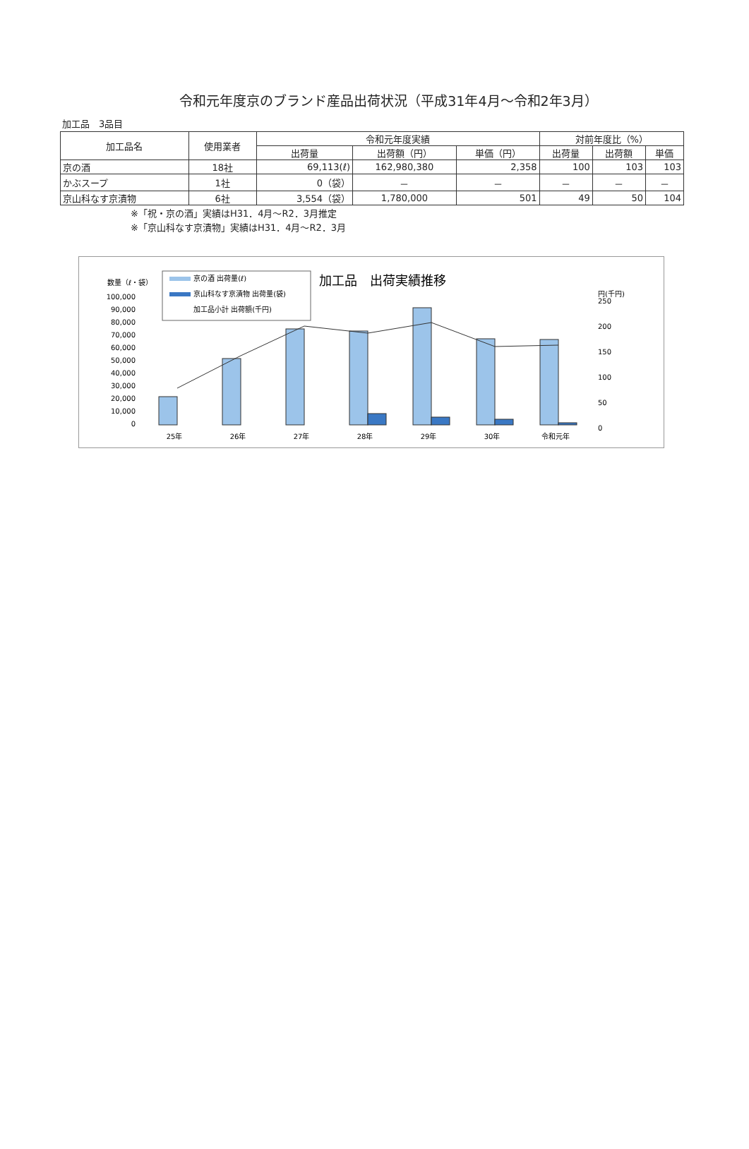令和元年度京のブランド産品出荷状況（平成31年4月～令和2年3月）
加工品　3品目
| 加工品名 | 使用業者 | 令和元年度実績 | | | 対前年度比（%） | | |
| --- | --- | --- | --- | --- | --- | --- | --- |
| | | 出荷量 | 出荷額（円） | 単価（円） | 出荷量 | 出荷額 | 単価 |
| 京の酒 | 18社 | 69,113(ℓ) | 162,980,380 | 2,358 | 100 | 103 | 103 |
| かぶスープ | 1社 | 0（袋） | － | － | － | － | － |
| 京山科なす京漬物 | 6社 | 3,554（袋） | 1,780,000 | 501 | 49 | 50 | 104 |
※「祝・京の酒」実績はH31．4月～R2．3月推定
※「京山科なす京漬物」実績はH31．4月～R2．3月
数量（ℓ・袋）
加工品　出荷実績推移
京の酒 出荷量(ℓ)
京山科なす京漬物 出荷量(袋)
加工品小計 出荷額(千円)
円(千円)
100,000
90,000
80,000
70,000
60,000
50,000
40,000
30,000
20,000
10,000
0
250
200
150
100
50
0
25年
26年
27年
28年
29年
30年
令和元年